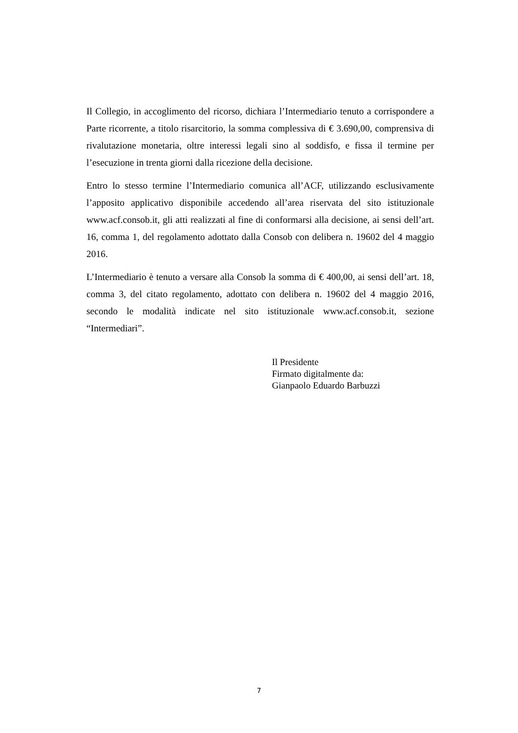Il Collegio, in accoglimento del ricorso, dichiara l’Intermediario tenuto a corrispondere a Parte ricorrente, a titolo risarcitorio, la somma complessiva di € 3.690,00, comprensiva di rivalutazione monetaria, oltre interessi legali sino al soddisfo, e fissa il termine per l’esecuzione in trenta giorni dalla ricezione della decisione.
Entro lo stesso termine l’Intermediario comunica all’ACF, utilizzando esclusivamente l’apposito applicativo disponibile accedendo all’area riservata del sito istituzionale www.acf.consob.it, gli atti realizzati al fine di conformarsi alla decisione, ai sensi dell’art. 16, comma 1, del regolamento adottato dalla Consob con delibera n. 19602 del 4 maggio 2016.
L’Intermediario è tenuto a versare alla Consob la somma di € 400,00, ai sensi dell’art. 18, comma 3, del citato regolamento, adottato con delibera n. 19602 del 4 maggio 2016, secondo le modalità indicate nel sito istituzionale www.acf.consob.it, sezione “Intermediari”.
Il Presidente
Firmato digitalmente da:
Gianpaolo Eduardo Barbuzzi
7